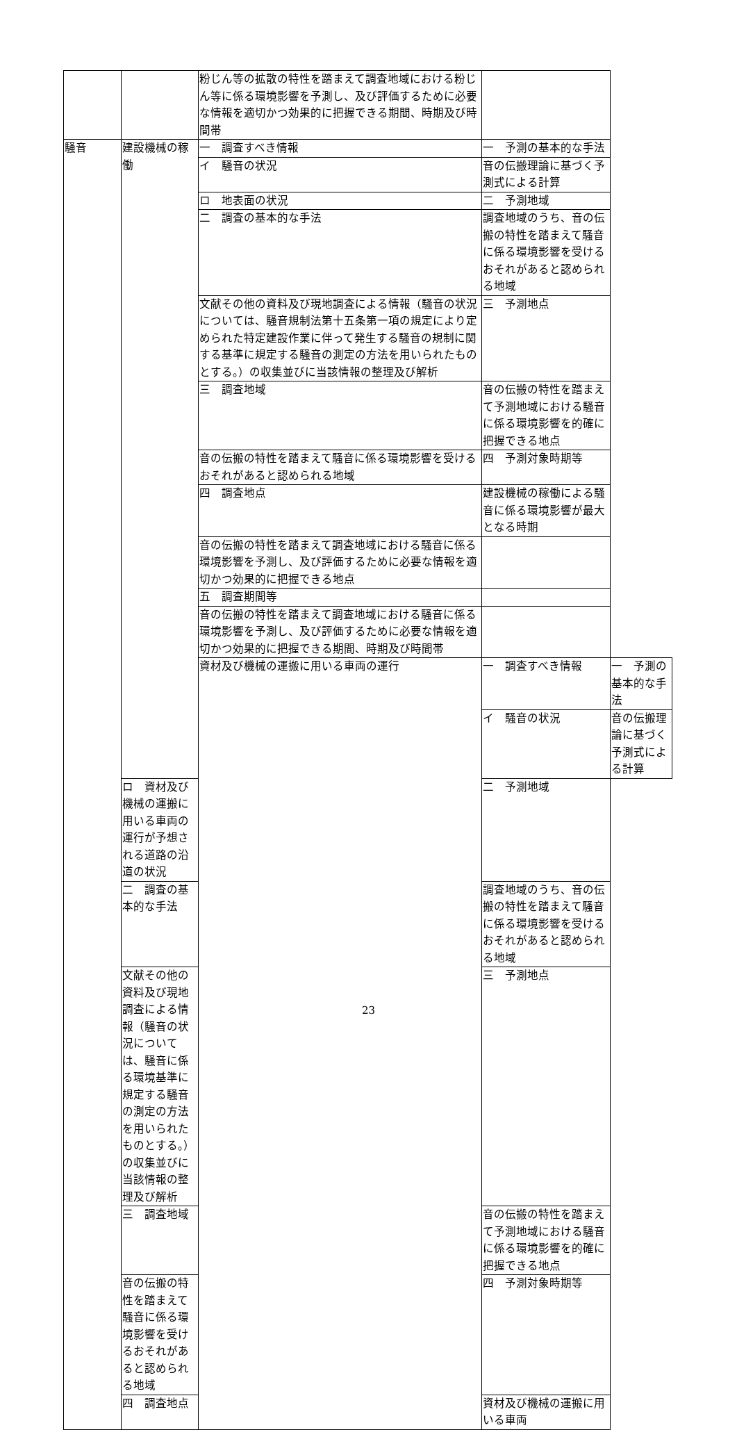| | | 粉じん等の拡散の特性を踏まえて調査地域における粉じん等に係る環境影響を予測し、及び評価するために必要な情報を適切かつ効果的に把握できる期間、時期及び時間帯 | | |
| 騒音 | 建設機械の稼働 | 一 調査すべき情報 | 一 予測の基本的な手法 | |
| | | イ 騒音の状況 | 音の伝搬理論に基づく予測式による計算 | |
| | | ロ 地表面の状況 | 二 予測地域 | |
| | | 二 調査の基本的な手法 | 調査地域のうち、音の伝搬の特性を踏まえて騒音に係る環境影響を受けるおそれがあると認められる地域 | |
| | | 文献その他の資料及び現地調査による情報（騒音の状況については、騒音規制法第十五条第一項の規定により定められた特定建設作業に伴って発生する騒音の規制に関する基準に規定する騒音の測定の方法を用いられたものとする。）の収集並びに当該情報の整理及び解析 | 三 予測地点 | |
| | | 三 調査地域 | 音の伝搬の特性を踏まえて予測地域における騒音に係る環境影響を的確に把握できる地点 | |
| | | 音の伝搬の特性を踏まえて騒音に係る環境影響を受けるおそれがあると認められる地域 | 四 予測対象時期等 | |
| | | 四 調査地点 | 建設機械の稼働による騒音に係る環境影響が最大となる時期 | |
| | | 音の伝搬の特性を踏まえて調査地域における騒音に係る環境影響を予測し、及び評価するために必要な情報を適切かつ効果的に把握できる地点 | | |
| | | 五 調査期間等 | | |
| | | 音の伝搬の特性を踏まえて調査地域における騒音に係る環境影響を予測し、及び評価するために必要な情報を適切かつ効果的に把握できる期間、時期及び時間帯 | | |
| | | 資材及び機械の運搬に用いる車両の運行 | 一 調査すべき情報 | 一 予測の基本的な手法 |
| | | | イ 騒音の状況 | 音の伝搬理論に基づく予測式による計算 |
| | ロ 資材及び機械の運搬に用いる車両の運行が予想される道路の沿道の状況 | | 二 予測地域 | |
| | 二 調査の基本的な手法 | | 調査地域のうち、音の伝搬の特性を踏まえて騒音に係る環境影響を受けるおそれがあると認められる地域 | |
| | 文献その他の資料及び現地調査による情報（騒音の状況については、騒音に係る環境基準に規定する騒音の測定の方法を用いられたものとする。）の収集並びに当該情報の整理及び解析 | | 三 予測地点 | |
| | 三 調査地域 | | 音の伝搬の特性を踏まえて予測地域における騒音に係る環境影響を的確に把握できる地点 | |
| | 音の伝搬の特性を踏まえて騒音に係る環境影響を受けるおそれがあると認められる地域 | | 四 予測対象時期等 | |
| | 四 調査地点 | | 資材及び機械の運搬に用いる車両 | |
23